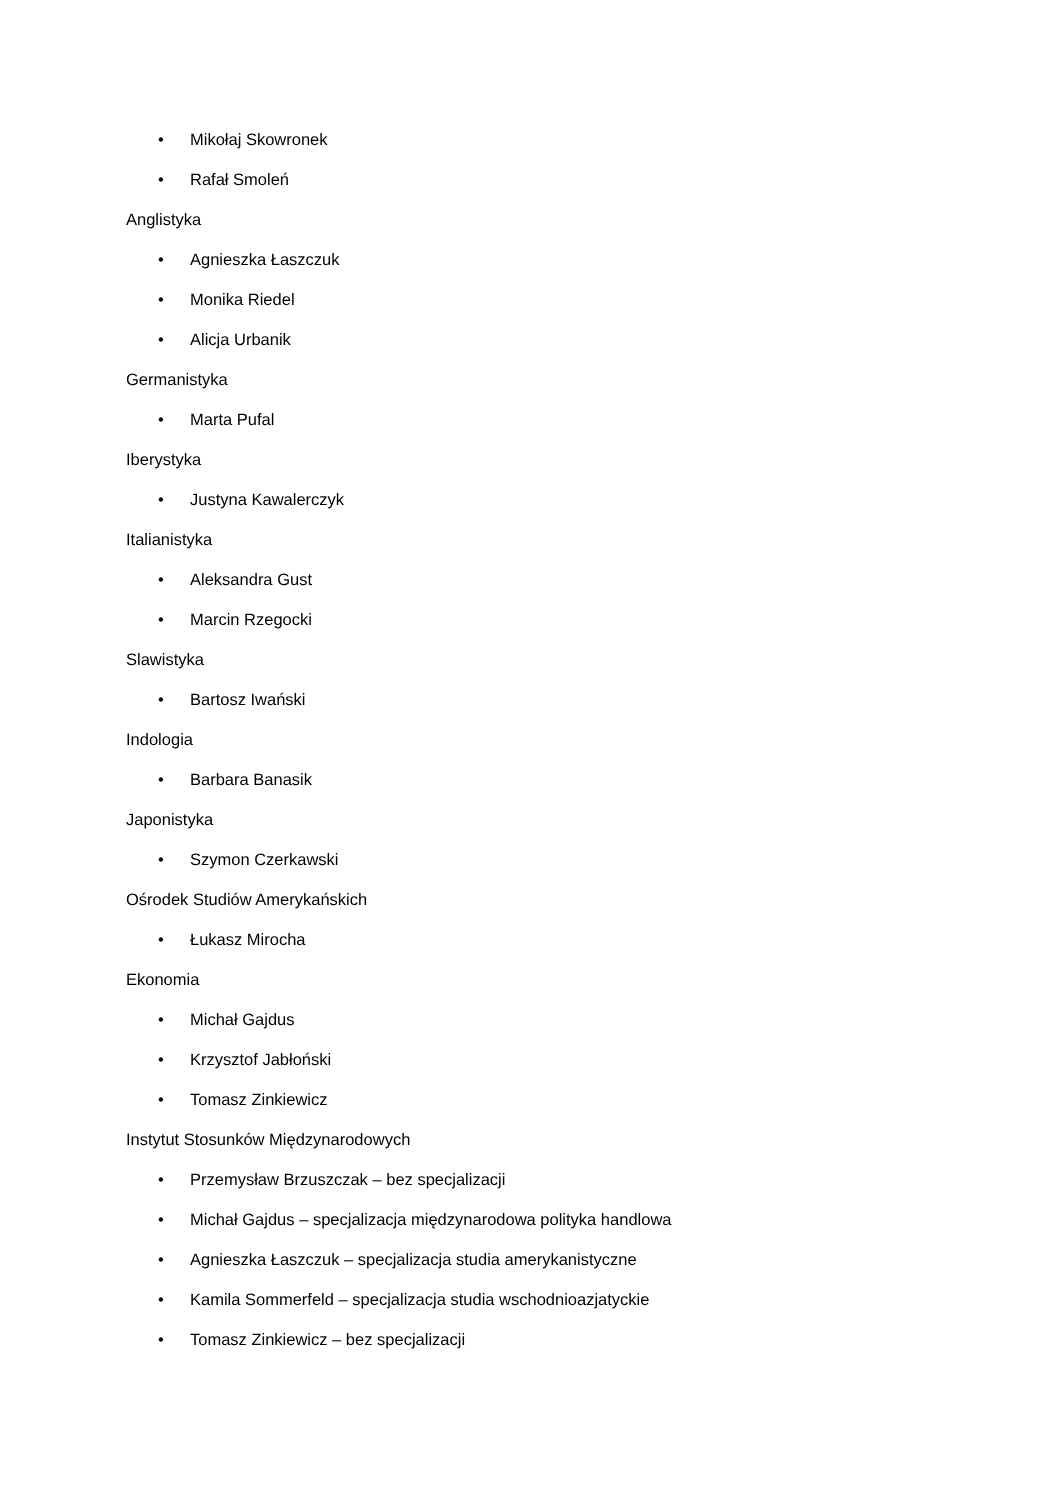• Mikołaj Skowronek
• Rafał Smoleń
Anglistyka
• Agnieszka Łaszczuk
• Monika Riedel
• Alicja Urbanik
Germanistyka
• Marta Pufal
Iberystyka
• Justyna Kawalerczyk
Italianistyka
• Aleksandra Gust
• Marcin Rzegocki
Slawistyka
• Bartosz Iwański
Indologia
• Barbara Banasik
Japonistyka
• Szymon Czerkawski
Ośrodek Studiów Amerykańskich
• Łukasz Mirocha
Ekonomia
• Michał Gajdus
• Krzysztof Jabłoński
• Tomasz Zinkiewicz
Instytut Stosunków Międzynarodowych
• Przemysław Brzuszczak – bez specjalizacji
• Michał Gajdus – specjalizacja międzynarodowa polityka handlowa
• Agnieszka Łaszczuk – specjalizacja studia amerykanistyczne
• Kamila Sommerfeld – specjalizacja studia wschodnioazjatyckie
• Tomasz Zinkiewicz – bez specjalizacji